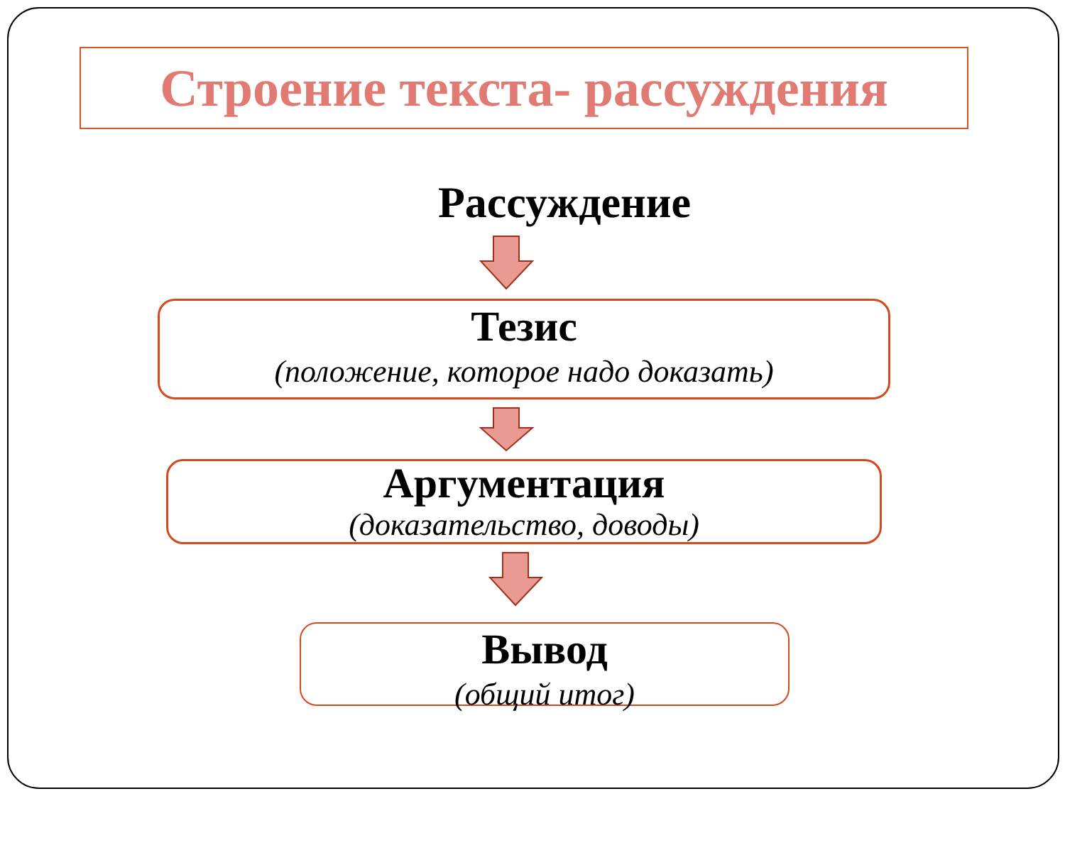Строение текста- рассуждения
Рассуждение
Тезис
(положение, которое надо доказать)
Аргументация
(доказательство, доводы)
Вывод
(общий итог)